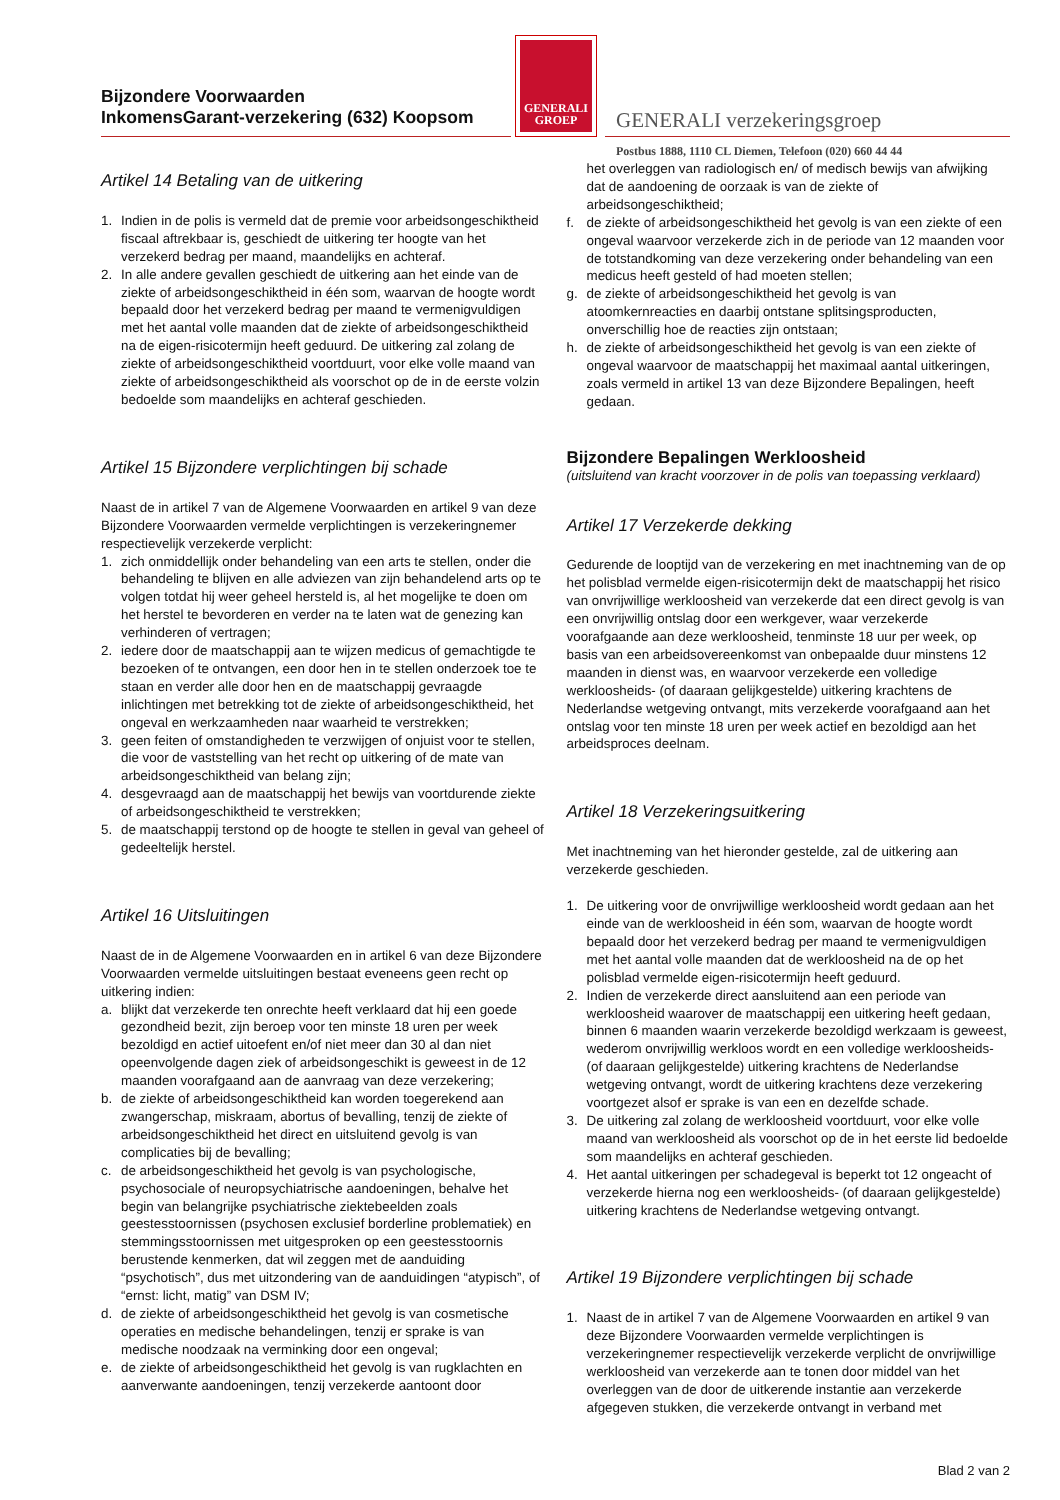Bijzondere Voorwaarden
InkomensGarant-verzekering (632) Koopsom
GENERALI
GROEP
GENERALI verzekeringsgroep
Postbus 1888, 1110 CL Diemen, Telefoon (020) 660 44 44
Artikel 14 Betaling van de uitkering
1. Indien in de polis is vermeld dat de premie voor arbeidsongeschiktheid fiscaal aftrekbaar is, geschiedt de uitkering ter hoogte van het verzekerd bedrag per maand, maandelijks en achteraf.
2. In alle andere gevallen geschiedt de uitkering aan het einde van de ziekte of arbeidsongeschiktheid in één som, waarvan de hoogte wordt bepaald door het verzekerd bedrag per maand te vermenigvuldigen met het aantal volle maanden dat de ziekte of arbeidsongeschiktheid na de eigen-risicotermijn heeft geduurd. De uitkering zal zolang de ziekte of arbeidsongeschiktheid voortduurt, voor elke volle maand van ziekte of arbeidsongeschiktheid als voorschot op de in de eerste volzin bedoelde som maandelijks en achteraf geschieden.
Artikel 15 Bijzondere verplichtingen bij schade
Naast de in artikel 7 van de Algemene Voorwaarden en artikel 9 van deze Bijzondere Voorwaarden vermelde verplichtingen is verzekeringnemer respectievelijk verzekerde verplicht:
1. zich onmiddellijk onder behandeling van een arts te stellen, onder die behandeling te blijven en alle adviezen van zijn behandelend arts op te volgen totdat hij weer geheel hersteld is, al het mogelijke te doen om het herstel te bevorderen en verder na te laten wat de genezing kan verhinderen of vertragen;
2. iedere door de maatschappij aan te wijzen medicus of gemachtigde te bezoeken of te ontvangen, een door hen in te stellen onderzoek toe te staan en verder alle door hen en de maatschappij gevraagde inlichtingen met betrekking tot de ziekte of arbeidsongeschiktheid, het ongeval en werkzaamheden naar waarheid te verstrekken;
3. geen feiten of omstandigheden te verzwijgen of onjuist voor te stellen, die voor de vaststelling van het recht op uitkering of de mate van arbeidsongeschiktheid van belang zijn;
4. desgevraagd aan de maatschappij het bewijs van voortdurende ziekte of arbeidsongeschiktheid te verstrekken;
5. de maatschappij terstond op de hoogte te stellen in geval van geheel of gedeeltelijk herstel.
Artikel 16 Uitsluitingen
Naast de in de Algemene Voorwaarden en in artikel 6 van deze Bijzondere Voorwaarden vermelde uitsluitingen bestaat eveneens geen recht op uitkering indien:
a. blijkt dat verzekerde ten onrechte heeft verklaard dat hij een goede gezondheid bezit, zijn beroep voor ten minste 18 uren per week bezoldigd en actief uitoefent en/of niet meer dan 30 al dan niet opeenvolgende dagen ziek of arbeidsongeschikt is geweest in de 12 maanden voorafgaand aan de aanvraag van deze verzekering;
b. de ziekte of arbeidsongeschiktheid kan worden toegerekend aan zwangerschap, miskraam, abortus of bevalling, tenzij de ziekte of arbeidsongeschiktheid het direct en uitsluitend gevolg is van complicaties bij de bevalling;
c. de arbeidsongeschiktheid het gevolg is van psychologische, psychosociale of neuropsychiatrische aandoeningen, behalve het begin van belangrijke psychiatrische ziektebeelden zoals geestesstoornissen (psychosen exclusief borderline problematiek) en stemmingsstoornissen met uitgesproken op een geestesstoornis berustende kenmerken, dat wil zeggen met de aanduiding “psychotisch”, dus met uitzondering van de aanduidingen “atypisch”, of “ernst: licht, matig” van DSM IV;
d. de ziekte of arbeidsongeschiktheid het gevolg is van cosmetische operaties en medische behandelingen, tenzij er sprake is van medische noodzaak na verminking door een ongeval;
e. de ziekte of arbeidsongeschiktheid het gevolg is van rugklachten en aanverwante aandoeningen, tenzij verzekerde aantoont door
het overleggen van radiologisch en/ of medisch bewijs van afwijking dat de aandoening de oorzaak is van de ziekte of arbeidsongeschiktheid;
f. de ziekte of arbeidsongeschiktheid het gevolg is van een ziekte of een ongeval waarvoor verzekerde zich in de periode van 12 maanden voor de totstandkoming van deze verzekering onder behandeling van een medicus heeft gesteld of had moeten stellen;
g. de ziekte of arbeidsongeschiktheid het gevolg is van atoomkernreacties en daarbij ontstane splitsingsproducten, onverschillig hoe de reacties zijn ontstaan;
h. de ziekte of arbeidsongeschiktheid het gevolg is van een ziekte of ongeval waarvoor de maatschappij het maximaal aantal uitkeringen, zoals vermeld in artikel 13 van deze Bijzondere Bepalingen, heeft gedaan.
Bijzondere Bepalingen Werkloosheid
(uitsluitend van kracht voorzover in de polis van toepassing verklaard)
Artikel 17 Verzekerde dekking
Gedurende de looptijd van de verzekering en met inachtneming van de op het polisblad vermelde eigen-risicotermijn dekt de maatschappij het risico van onvrijwillige werkloosheid van verzekerde dat een direct gevolg is van een onvrijwillig ontslag door een werkgever, waar verzekerde voorafgaande aan deze werkloosheid, tenminste 18 uur per week, op basis van een arbeidsovereenkomst van onbepaalde duur minstens 12 maanden in dienst was, en waarvoor verzekerde een volledige werkloosheids- (of daaraan gelijkgestelde) uitkering krachtens de Nederlandse wetgeving ontvangt, mits verzekerde voorafgaand aan het ontslag voor ten minste 18 uren per week actief en bezoldigd aan het arbeidsproces deelnam.
Artikel 18 Verzekeringsuitkering
Met inachtneming van het hieronder gestelde, zal de uitkering aan verzekerde geschieden.
1. De uitkering voor de onvrijwillige werkloosheid wordt gedaan aan het einde van de werkloosheid in één som, waarvan de hoogte wordt bepaald door het verzekerd bedrag per maand te vermenigvuldigen met het aantal volle maanden dat de werkloosheid na de op het polisblad vermelde eigen-risicotermijn heeft geduurd.
2. Indien de verzekerde direct aansluitend aan een periode van werkloosheid waarover de maatschappij een uitkering heeft gedaan, binnen 6 maanden waarin verzekerde bezoldigd werkzaam is geweest, wederom onvrijwillig werkloos wordt en een volledige werkloosheids- (of daaraan gelijkgestelde) uitkering krachtens de Nederlandse wetgeving ontvangt, wordt de uitkering krachtens deze verzekering voortgezet alsof er sprake is van een en dezelfde schade.
3. De uitkering zal zolang de werkloosheid voortduurt, voor elke volle maand van werkloosheid als voorschot op de in het eerste lid bedoelde som maandelijks en achteraf geschieden.
4. Het aantal uitkeringen per schadegeval is beperkt tot 12 ongeacht of verzekerde hierna nog een werkloosheids- (of daaraan gelijkgestelde) uitkering krachtens de Nederlandse wetgeving ontvangt.
Artikel 19 Bijzondere verplichtingen bij schade
1. Naast de in artikel 7 van de Algemene Voorwaarden en artikel 9 van deze Bijzondere Voorwaarden vermelde verplichtingen is verzekeringnemer respectievelijk verzekerde verplicht de onvrijwillige werkloosheid van verzekerde aan te tonen door middel van het overleggen van de door de uitkerende instantie aan verzekerde afgegeven stukken, die verzekerde ontvangt in verband met
Blad 2 van 2